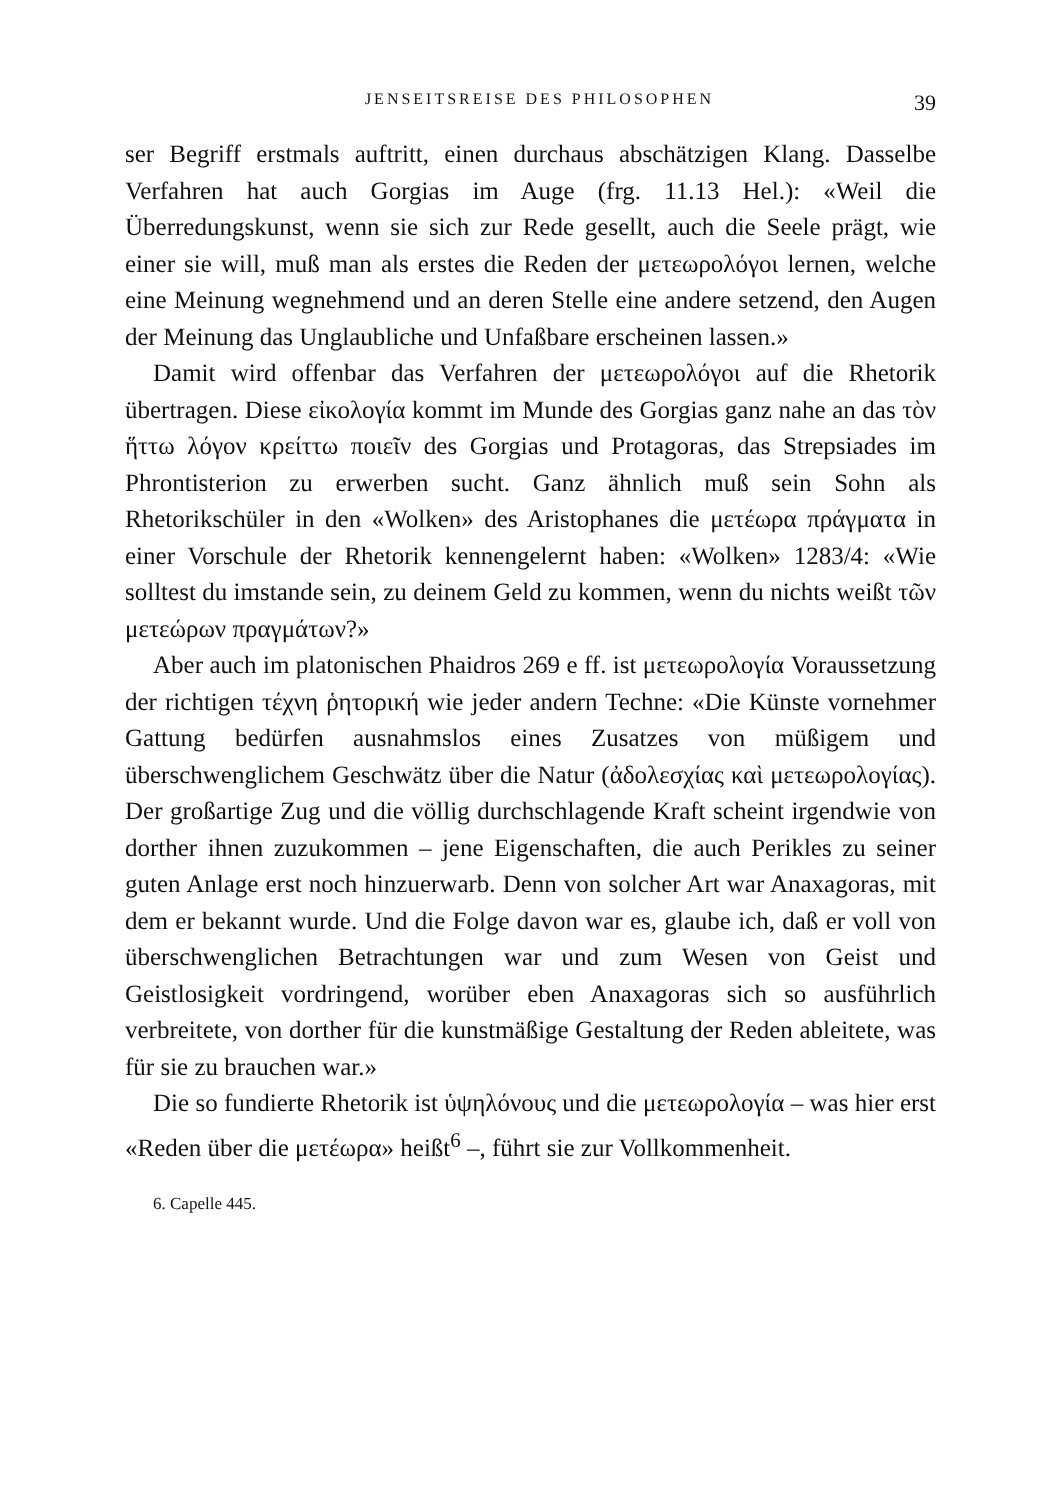JENSEITSREISE DES PHILOSOPHEN 39
ser Begriff erstmals auftritt, einen durchaus abschätzigen Klang. Dasselbe Verfahren hat auch Gorgias im Auge (frg. 11.13 Hel.): «Weil die Überredungskunst, wenn sie sich zur Rede gesellt, auch die Seele prägt, wie einer sie will, muß man als erstes die Reden der μετεωρολόγοι lernen, welche eine Meinung wegnehmend und an deren Stelle eine andere setzend, den Augen der Meinung das Unglaubliche und Unfaßbare erscheinen lassen.»
Damit wird offenbar das Verfahren der μετεωρολόγοι auf die Rhetorik übertragen. Diese εἰκολογία kommt im Munde des Gorgias ganz nahe an das τὸν ἥττω λόγον κρείττω ποιεῖν des Gorgias und Protagoras, das Strepsiades im Phrontisterion zu erwerben sucht. Ganz ähnlich muß sein Sohn als Rhetorikschüler in den «Wolken» des Aristophanes die μετέωρα πράγματα in einer Vorschule der Rhetorik kennengelernt haben: «Wolken» 1283/4: «Wie solltest du imstande sein, zu deinem Geld zu kommen, wenn du nichts weißt τῶν μετεώρων πραγμάτων?»
Aber auch im platonischen Phaidros 269 e ff. ist μετεωρολογία Voraussetzung der richtigen τέχνη ῥητορική wie jeder andern Techne: «Die Künste vornehmer Gattung bedürfen ausnahmslos eines Zusatzes von müßigem und überschwenglichem Geschwätz über die Natur (ἀδολεσχίας καὶ μετεωρολογίας). Der großartige Zug und die völlig durchschlagende Kraft scheint irgendwie von dorther ihnen zuzukommen – jene Eigenschaften, die auch Perikles zu seiner guten Anlage erst noch hinzuerwarb. Denn von solcher Art war Anaxagoras, mit dem er bekannt wurde. Und die Folge davon war es, glaube ich, daß er voll von überschwenglichen Betrachtungen war und zum Wesen von Geist und Geistlosigkeit vordringend, worüber eben Anaxagoras sich so ausführlich verbreitete, von dorther für die kunstmäßige Gestaltung der Reden ableitete, was für sie zu brauchen war.»
Die so fundierte Rhetorik ist ὑψηλόνους und die μετεωρολογία – was hier erst «Reden über die μετέωρα» heißt<sup>6</sup> –, führt sie zur Vollkommenheit.
6. Capelle 445.